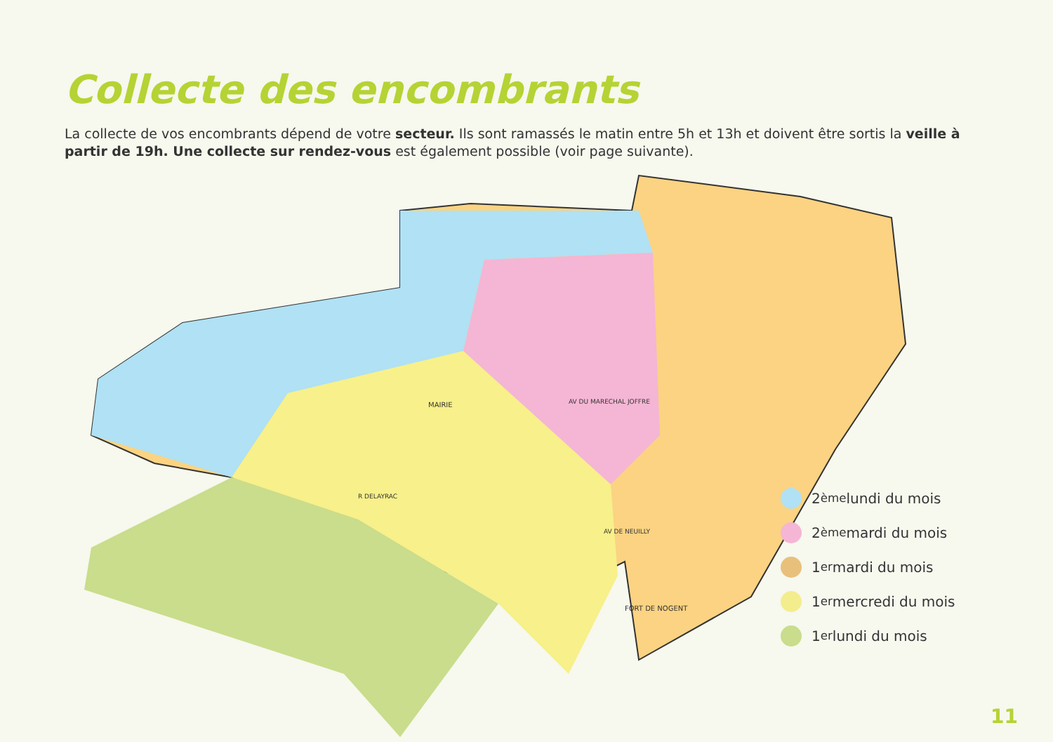Collecte des encombrants
La collecte de vos encombrants dépend de votre secteur. Ils sont ramassés le matin entre 5h et 13h et doivent être sortis la veille à partir de 19h. Une collecte sur rendez-vous est également possible (voir page suivante).
MAIRIE
FORT DE NOGENT
AV DU MARECHAL JOFFRE
R DELAYRAC
AV DE NEUILLY
2<sup>ème</sup> lundi du mois
2<sup>ème</sup> mardi du mois
1<sup>er</sup> mardi du mois
1<sup>er</sup> mercredi du mois
1<sup>er</sup> lundi du mois
11